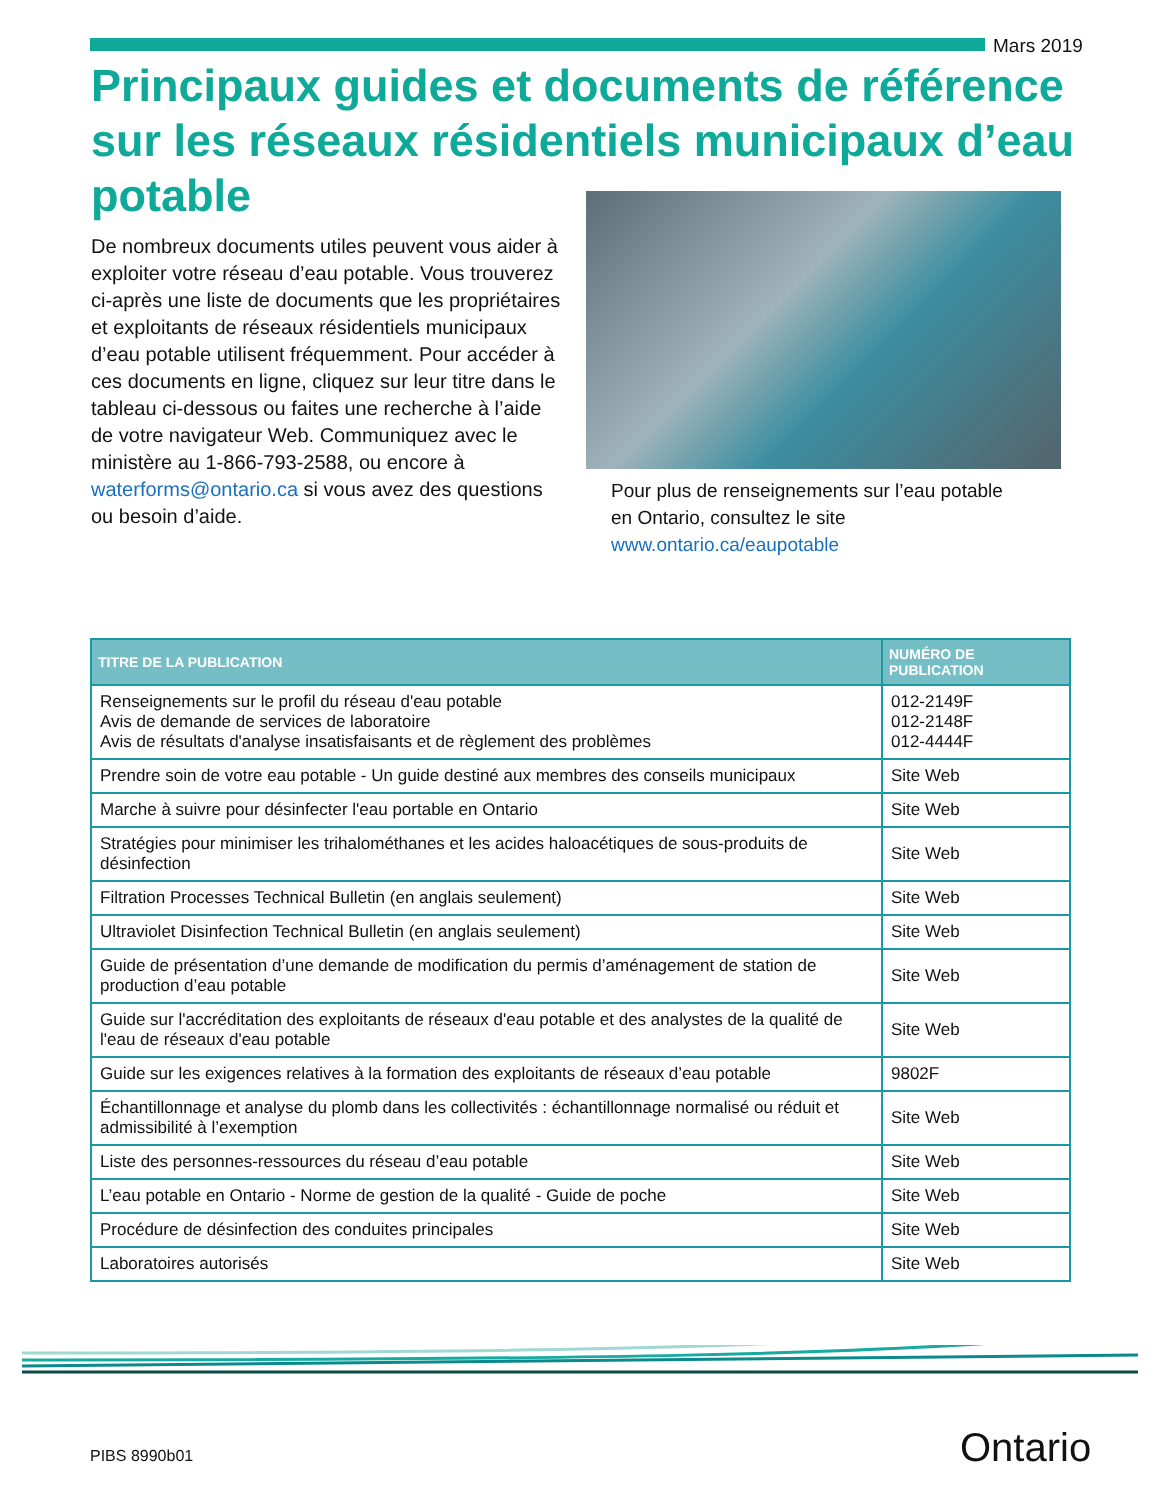Mars 2019
Principaux guides et documents de référence sur les réseaux résidentiels municipaux d’eau potable
De nombreux documents utiles peuvent vous aider à exploiter votre réseau d’eau potable. Vous trouverez ci-après une liste de documents que les propriétaires et exploitants de réseaux résidentiels municipaux d’eau potable utilisent fréquemment. Pour accéder à ces documents en ligne, cliquez sur leur titre dans le tableau ci-dessous ou faites une recherche à l’aide de votre navigateur Web. Communiquez avec le ministère au 1-866-793-2588, ou encore à waterforms@ontario.ca si vous avez des questions ou besoin d’aide.
Pour plus de renseignements sur l’eau potable
en Ontario, consultez le site
www.ontario.ca/eaupotable
| TITRE DE LA PUBLICATION | NUMÉRO DE PUBLICATION |
| --- | --- |
| Renseignements sur le profil du réseau d'eau potable Avis de demande de services de laboratoire Avis de résultats d'analyse insatisfaisants et de règlement des problèmes | 012-2149F 012-2148F 012-4444F |
| Prendre soin de votre eau potable - Un guide destiné aux membres des conseils municipaux | Site Web |
| Marche à suivre pour désinfecter l'eau portable en Ontario | Site Web |
| Stratégies pour minimiser les trihalométhanes et les acides haloacétiques de sous-produits de désinfection | Site Web |
| Filtration Processes Technical Bulletin (en anglais seulement) | Site Web |
| Ultraviolet Disinfection Technical Bulletin (en anglais seulement) | Site Web |
| Guide de présentation d’une demande de modification du permis d’aménagement de station de production d’eau potable | Site Web |
| Guide sur l'accréditation des exploitants de réseaux d'eau potable et des analystes de la qualité de l'eau de réseaux d'eau potable | Site Web |
| Guide sur les exigences relatives à la formation des exploitants de réseaux d’eau potable | 9802F |
| Échantillonnage et analyse du plomb dans les collectivités : échantillonnage normalisé ou réduit et admissibilité à l’exemption | Site Web |
| Liste des personnes-ressources du réseau d’eau potable | Site Web |
| L’eau potable en Ontario - Norme de gestion de la qualité - Guide de poche | Site Web |
| Procédure de désinfection des conduites principales | Site Web |
| Laboratoires autorisés | Site Web |
PIBS 8990b01 Ontario